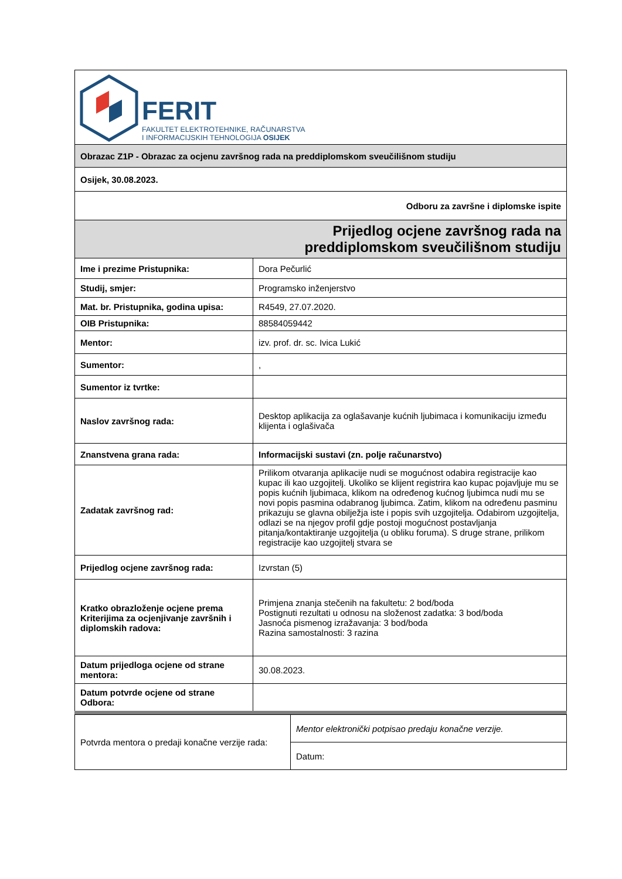| FERIT FAKULTET ELEKTROTEHNIKE, RAČUNARSTVA I INFORMACIJSKIH TEHNOLOGIJA OSIJEK | |
| Obrazac Z1P - Obrazac za ocjenu završnog rada na preddiplomskom sveučilišnom studiju | |
| Osijek, 30.08.2023. | |
| Odboru za završne i diplomske ispite | |
| Prijedlog ocjene završnog rada na preddiplomskom sveučilišnom studiju | |
| Ime i prezime Pristupnika: | Dora Pečurlić |
| Studij, smjer: | Programsko inženjerstvo |
| Mat. br. Pristupnika, godina upisa: | R4549, 27.07.2020. |
| OIB Pristupnika: | 88584059442 |
| Mentor: | izv. prof. dr. sc. Ivica Lukić |
| Sumentor: | , |
| Sumentor iz tvrtke: | |
| Naslov završnog rada: | Desktop aplikacija za oglašavanje kućnih ljubimaca i komunikaciju između klijenta i oglašivača |
| Znanstvena grana rada: | Informacijski sustavi (zn. polje računarstvo) |
| Zadatak završnog rad: | Prilikom otvaranja aplikacije nudi se mogućnost odabira registracije kao kupac ili kao uzgojitelj. Ukoliko se klijent registrira kao kupac pojavljuje mu se popis kućnih ljubimaca, klikom na određenog kućnog ljubimca nudi mu se novi popis pasmina odabranog ljubimca. Zatim, klikom na određenu pasminu prikazuju se glavna obilježja iste i popis svih uzgojitelja. Odabirom uzgojitelja, odlazi se na njegov profil gdje postoji mogućnost postavljanja pitanja/kontaktiranje uzgojitelja (u obliku foruma). S druge strane, prilikom registracije kao uzgojitelj stvara se |
| Prijedlog ocjene završnog rada: | Izvrstan (5) |
| Kratko obrazloženje ocjene prema Kriterijima za ocjenjivanje završnih i diplomskih radova: | Primjena znanja stečenih na fakultetu: 2 bod/boda Postignuti rezultati u odnosu na složenost zadatka: 3 bod/boda Jasnoća pismenog izražavanja: 3 bod/boda Razina samostalnosti: 3 razina |
| Datum prijedloga ocjene od strane mentora: | 30.08.2023. |
| Datum potvrde ocjene od strane Odbora: | |
| Potvrda mentora o predaji konačne verzije rada: | Mentor elektronički potpisao predaju konačne verzije. |
| | Datum: |